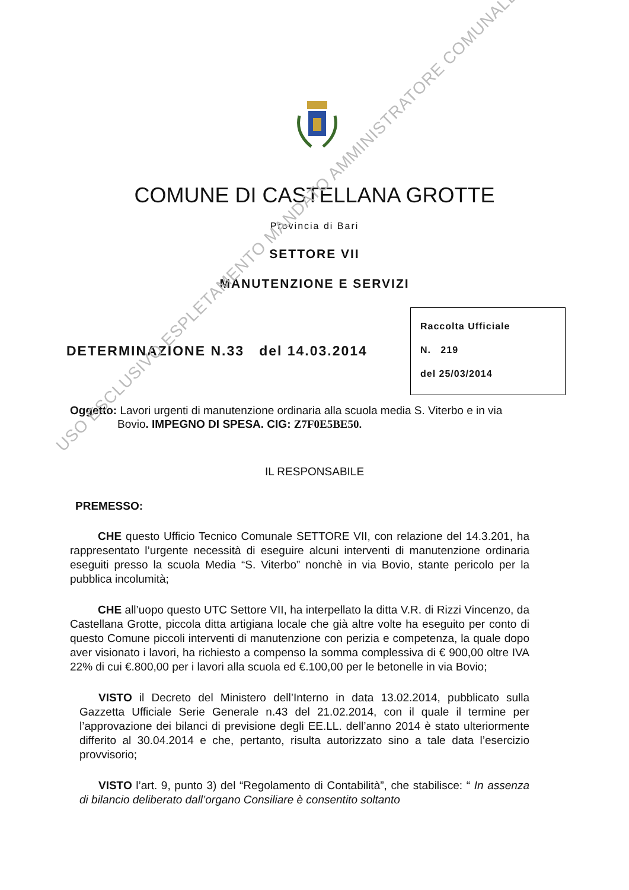COMUNE DI CASTELLANA GROTTE
Provincia di Bari
SETTORE VII
MANUTENZIONE E SERVIZI
DETERMINAZIONE N.33 del 14.03.2014
Raccolta Ufficiale
N. 219
del 25/03/2014
Oggetto: Lavori urgenti di manutenzione ordinaria alla scuola media S. Viterbo e in via
Bovio. IMPEGNO DI SPESA. CIG: Z7F0E5BE50.
IL RESPONSABILE
PREMESSO:
CHE questo Ufficio Tecnico Comunale SETTORE VII, con relazione del 14.3.201, ha rappresentato l’urgente necessità di eseguire alcuni interventi di manutenzione ordinaria eseguiti presso la scuola Media “S. Viterbo” nonchè in via Bovio, stante pericolo per la pubblica incolumità;
CHE all’uopo questo UTC Settore VII, ha interpellato la ditta V.R. di Rizzi Vincenzo, da Castellana Grotte, piccola ditta artigiana locale che già altre volte ha eseguito per conto di questo Comune piccoli interventi di manutenzione con perizia e competenza, la quale dopo aver visionato i lavori, ha richiesto a compenso la somma complessiva di € 900,00 oltre IVA 22% di cui €.800,00 per i lavori alla scuola ed €.100,00 per le betonelle in via Bovio;
VISTO il Decreto del Ministero dell’Interno in data 13.02.2014, pubblicato sulla Gazzetta Ufficiale Serie Generale n.43 del 21.02.2014, con il quale il termine per l’approvazione dei bilanci di previsione degli EE.LL. dell’anno 2014 è stato ulteriormente differito al 30.04.2014 e che, pertanto, risulta autorizzato sino a tale data l’esercizio provvisorio;
VISTO l’art. 9, punto 3) del “Regolamento di Contabilità”, che stabilisce: “ In assenza di bilancio deliberato dall’organo Consiliare è consentito soltanto
USO ESCLUSIVO ESPLETAMENTO MANDATO AMMINISTRATORE COMUNALE